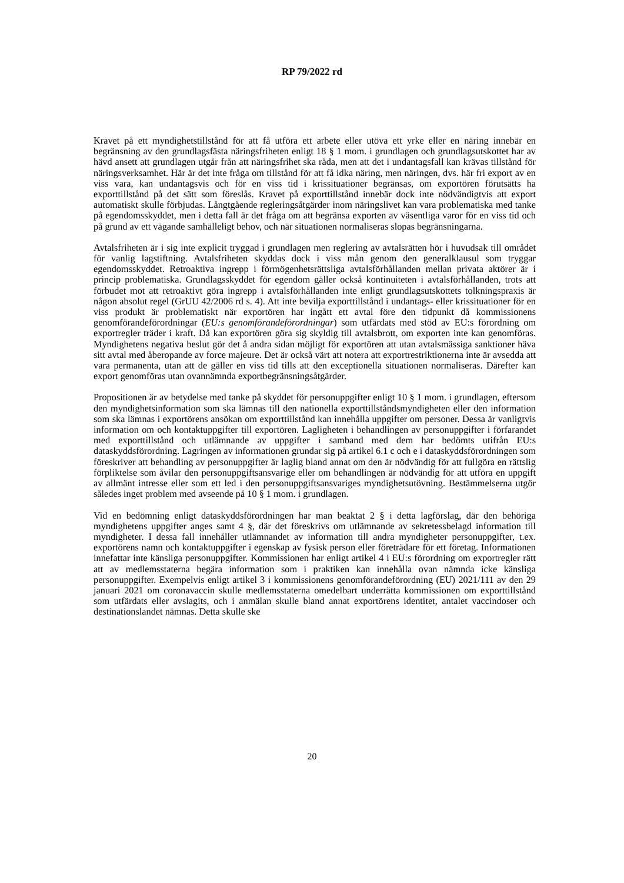RP 79/2022 rd
Kravet på ett myndighetstillstånd för att få utföra ett arbete eller utöva ett yrke eller en näring innebär en begränsning av den grundlagsfästa näringsfriheten enligt 18 § 1 mom. i grundlagen och grundlagsutskottet har av hävd ansett att grundlagen utgår från att näringsfrihet ska råda, men att det i undantagsfall kan krävas tillstånd för näringsverksamhet. Här är det inte fråga om tillstånd för att få idka näring, men näringen, dvs. här fri export av en viss vara, kan undantagsvis och för en viss tid i krissituationer begränsas, om exportören förutsätts ha exporttillstånd på det sätt som föreslås. Kravet på exporttillstånd innebär dock inte nödvändigtvis att export automatiskt skulle förbjudas. Långtgående regleringsåtgärder inom näringslivet kan vara problematiska med tanke på egendomsskyddet, men i detta fall är det fråga om att begränsa exporten av väsentliga varor för en viss tid och på grund av ett vägande samhälleligt behov, och när situationen normaliseras slopas begränsningarna.
Avtalsfriheten är i sig inte explicit tryggad i grundlagen men reglering av avtalsrätten hör i huvudsak till området för vanlig lagstiftning. Avtalsfriheten skyddas dock i viss mån genom den generalklausul som tryggar egendomsskyddet. Retroaktiva ingrepp i förmögenhetsrättsliga avtalsförhållanden mellan privata aktörer är i princip problematiska. Grundlagsskyddet för egendom gäller också kontinuiteten i avtalsförhållanden, trots att förbudet mot att retroaktivt göra ingrepp i avtalsförhållanden inte enligt grundlagsutskottets tolkningspraxis är någon absolut regel (GrUU 42/2006 rd s. 4). Att inte bevilja exporttillstånd i undantags- eller krissituationer för en viss produkt är problematiskt när exportören har ingått ett avtal före den tidpunkt då kommissionens genomförandeförordningar (EU:s genomförandeförordningar) som utfärdats med stöd av EU:s förordning om exportregler träder i kraft. Då kan exportören göra sig skyldig till avtalsbrott, om exporten inte kan genomföras. Myndighetens negativa beslut gör det å andra sidan möjligt för exportören att utan avtalsmässiga sanktioner häva sitt avtal med åberopande av force majeure. Det är också värt att notera att exportrestriktionerna inte är avsedda att vara permanenta, utan att de gäller en viss tid tills att den exceptionella situationen normaliseras. Därefter kan export genomföras utan ovannämnda exportbegränsningsåtgärder.
Propositionen är av betydelse med tanke på skyddet för personuppgifter enligt 10 § 1 mom. i grundlagen, eftersom den myndighetsinformation som ska lämnas till den nationella exporttillståndsmyndigheten eller den information som ska lämnas i exportörens ansökan om exporttillstånd kan innehålla uppgifter om personer. Dessa är vanligtvis information om och kontaktuppgifter till exportören. Lagligheten i behandlingen av personuppgifter i förfarandet med exporttillstånd och utlämnande av uppgifter i samband med dem har bedömts utifrån EU:s dataskyddsförordning. Lagringen av informationen grundar sig på artikel 6.1 c och e i dataskyddsförordningen som föreskriver att behandling av personuppgifter är laglig bland annat om den är nödvändig för att fullgöra en rättslig förpliktelse som åvilar den personuppgiftsansvarige eller om behandlingen är nödvändig för att utföra en uppgift av allmänt intresse eller som ett led i den personuppgiftsansvariges myndighetsutövning. Bestämmelserna utgör således inget problem med avseende på 10 § 1 mom. i grundlagen.
Vid en bedömning enligt dataskyddsförordningen har man beaktat 2 § i detta lagförslag, där den behöriga myndighetens uppgifter anges samt 4 §, där det föreskrivs om utlämnande av sekretessbelagd information till myndigheter. I dessa fall innehåller utlämnandet av information till andra myndigheter personuppgifter, t.ex. exportörens namn och kontaktuppgifter i egenskap av fysisk person eller företrädare för ett företag. Informationen innefattar inte känsliga personuppgifter. Kommissionen har enligt artikel 4 i EU:s förordning om exportregler rätt att av medlemsstaterna begära information som i praktiken kan innehålla ovan nämnda icke känsliga personuppgifter. Exempelvis enligt artikel 3 i kommissionens genomförandeförordning (EU) 2021/111 av den 29 januari 2021 om coronavaccin skulle medlemsstaterna omedelbart underrätta kommissionen om exporttillstånd som utfärdats eller avslagits, och i anmälan skulle bland annat exportörens identitet, antalet vaccindoser och destinationslandet nämnas. Detta skulle ske
20